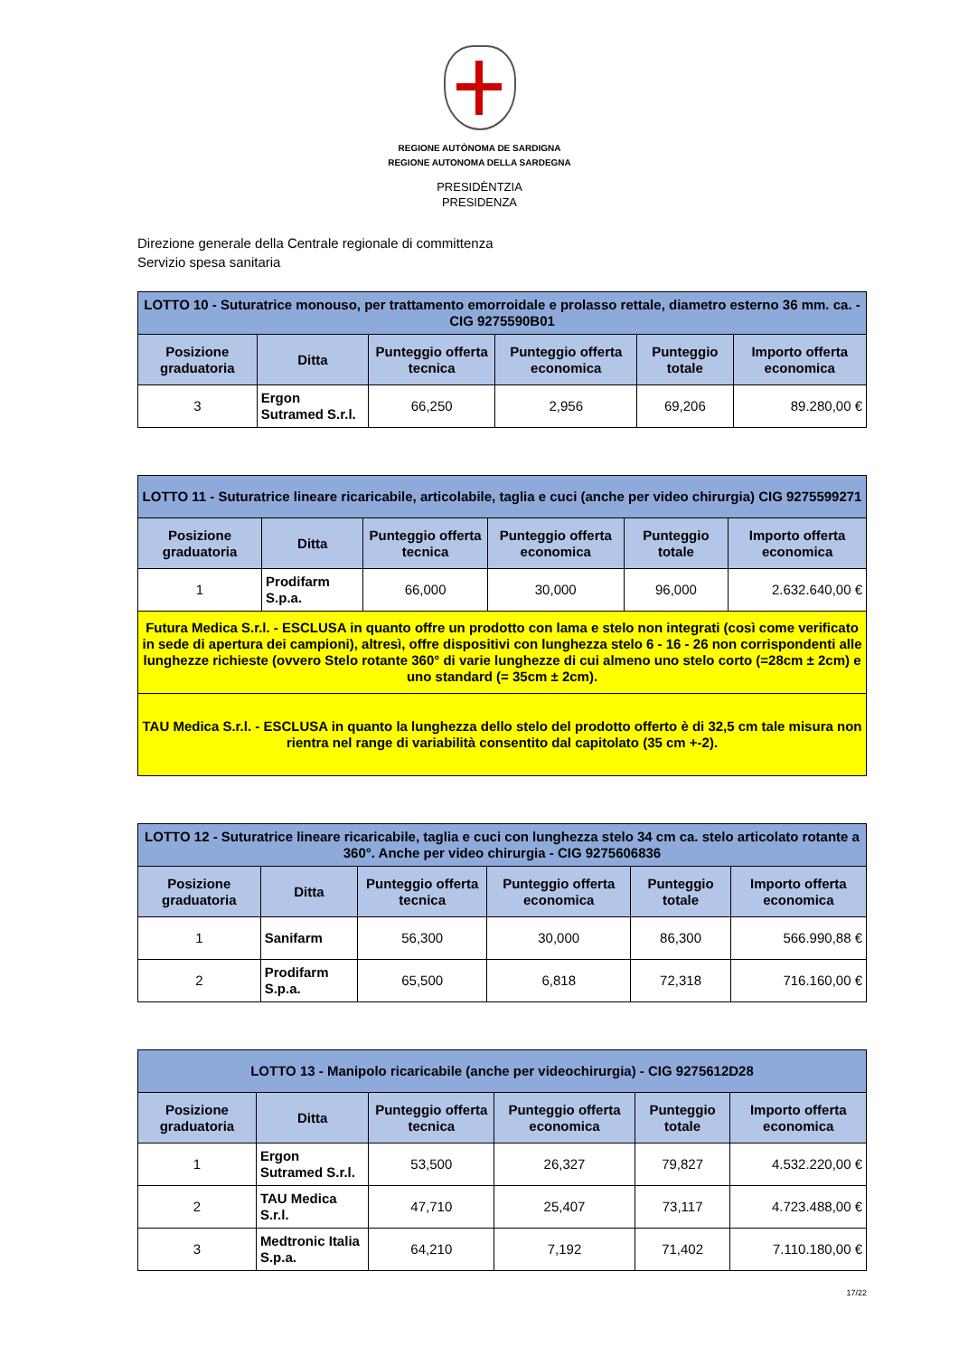REGIONE AUTÒNOMA DE SARDIGNA
REGIONE AUTONOMA DELLA SARDEGNA
PRESIDÈNTZIA
PRESIDENZA
Direzione generale della Centrale regionale di committenza
Servizio spesa sanitaria
| LOTTO 10 - Suturatrice monouso, per trattamento emorroidale e prolasso rettale, diametro esterno 36 mm. ca. - CIG 9275590B01 | | | | | |
| Posizione graduatoria | Ditta | Punteggio offerta tecnica | Punteggio offerta economica | Punteggio totale | Importo offerta economica |
| 3 | Ergon Sutramed S.r.l. | 66,250 | 2,956 | 69,206 | 89.280,00 € |
| LOTTO 11 - Suturatrice lineare ricaricabile, articolabile, taglia e cuci (anche per video chirurgia) CIG 9275599271 | | | | | |
| Posizione graduatoria | Ditta | Punteggio offerta tecnica | Punteggio offerta economica | Punteggio totale | Importo offerta economica |
| 1 | Prodifarm S.p.a. | 66,000 | 30,000 | 96,000 | 2.632.640,00 € |
| Futura Medica S.r.l. - ESCLUSA in quanto offre un prodotto con lama e stelo non integrati (così come verificato in sede di apertura dei campioni), altresì, offre dispositivi con lunghezza stelo 6 - 16 - 26 non corrispondenti alle lunghezze richieste (ovvero Stelo rotante 360° di varie lunghezze di cui almeno uno stelo corto (=28cm ± 2cm) e uno standard (= 35cm ± 2cm). | | | | | |
| TAU Medica S.r.l. - ESCLUSA in quanto la lunghezza dello stelo del prodotto offerto è di 32,5 cm tale misura non rientra nel range di variabilità consentito dal capitolato (35 cm +-2). | | | | | |
| LOTTO 12 - Suturatrice lineare ricaricabile, taglia e cuci con lunghezza stelo 34 cm ca. stelo articolato rotante a 360°. Anche per video chirurgia - CIG 9275606836 | | | | | |
| Posizione graduatoria | Ditta | Punteggio offerta tecnica | Punteggio offerta economica | Punteggio totale | Importo offerta economica |
| 1 | Sanifarm | 56,300 | 30,000 | 86,300 | 566.990,88 € |
| 2 | Prodifarm S.p.a. | 65,500 | 6,818 | 72,318 | 716.160,00 € |
| LOTTO 13 - Manipolo ricaricabile (anche per videochirurgia) - CIG 9275612D28 | | | | | |
| Posizione graduatoria | Ditta | Punteggio offerta tecnica | Punteggio offerta economica | Punteggio totale | Importo offerta economica |
| 1 | Ergon Sutramed S.r.l. | 53,500 | 26,327 | 79,827 | 4.532.220,00 € |
| 2 | TAU Medica S.r.l. | 47,710 | 25,407 | 73,117 | 4.723.488,00 € |
| 3 | Medtronic Italia S.p.a. | 64,210 | 7,192 | 71,402 | 7.110.180,00 € |
17/22